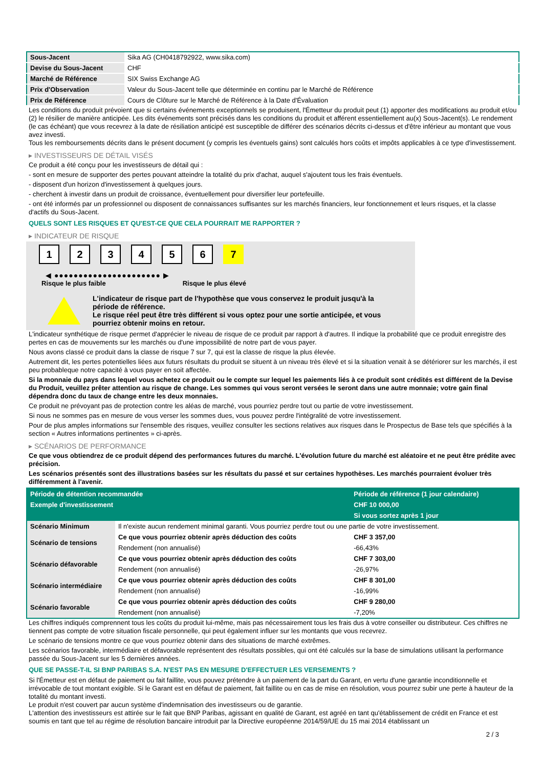| Sous-Jacent | Sika AG (CH0418792922, www.sika.com) |
| Devise du Sous-Jacent | CHF |
| Marché de Référence | SIX Swiss Exchange AG |
| Prix d'Observation | Valeur du Sous-Jacent telle que déterminée en continu par le Marché de Référence |
| Prix de Référence | Cours de Clôture sur le Marché de Référence à la Date d'Évaluation |
Les conditions du produit prévoient que si certains événements exceptionnels se produisent, l'Émetteur du produit peut (1) apporter des modifications au produit et/ou (2) le résilier de manière anticipée. Les dits événements sont précisés dans les conditions du produit et afférent essentiellement au(x) Sous-Jacent(s). Le rendement (le cas échéant) que vous recevrez à la date de résiliation anticipé est susceptible de différer des scénarios décrits ci-dessus et d'être inférieur au montant que vous avez investi.
Tous les remboursements décrits dans le présent document (y compris les éventuels gains) sont calculés hors coûts et impôts applicables à ce type d'investissement.
▸ INVESTISSEURS DE DÉTAIL VISÉS
Ce produit a été conçu pour les investisseurs de détail qui :
- sont en mesure de supporter des pertes pouvant atteindre la totalité du prix d'achat, auquel s'ajoutent tous les frais éventuels.
- disposent d'un horizon d'investissement à quelques jours.
- cherchent à investir dans un produit de croissance, éventuellement pour diversifier leur portefeuille.
- ont été informés par un professionnel ou disposent de connaissances suffisantes sur les marchés financiers, leur fonctionnement et leurs risques, et la classe d'actifs du Sous-Jacent.
QUELS SONT LES RISQUES ET QU'EST-CE QUE CELA POURRAIT ME RAPPORTER ?
▸ INDICATEUR DE RISQUE
1 2 3 4 5 6 7
◀ ●●●●●●●●●●●●●●●●●●●●●● ▶
Risque le plus faible Risque le plus élevé
L'indicateur de risque part de l'hypothèse que vous conservez le produit jusqu'à la période de référence.
Le risque réel peut être très différent si vous optez pour une sortie anticipée, et vous pourriez obtenir moins en retour.
L'indicateur synthétique de risque permet d'apprécier le niveau de risque de ce produit par rapport à d'autres. Il indique la probabilité que ce produit enregistre des pertes en cas de mouvements sur les marchés ou d'une impossibilité de notre part de vous payer.
Nous avons classé ce produit dans la classe de risque 7 sur 7, qui est la classe de risque la plus élevée.
Autrement dit, les pertes potentielles liées aux futurs résultats du produit se situent à un niveau très élevé et si la situation venait à se détériorer sur les marchés, il est peu probableque notre capacité à vous payer en soit affectée.
Si la monnaie du pays dans lequel vous achetez ce produit ou le compte sur lequel les paiements liés à ce produit sont crédités est différent de la Devise du Produit, veuillez prêter attention au risque de change. Les sommes qui vous seront versées le seront dans une autre monnaie; votre gain final dépendra donc du taux de change entre les deux monnaies.
Ce produit ne prévoyant pas de protection contre les aléas de marché, vous pourriez perdre tout ou partie de votre investissement.
Si nous ne sommes pas en mesure de vous verser les sommes dues, vous pouvez perdre l'intégralité de votre investissement.
Pour de plus amples informations sur l'ensemble des risques, veuillez consulter les sections relatives aux risques dans le Prospectus de Base tels que spécifiés à la section « Autres informations pertinentes » ci-après.
▸ SCÉNARIOS DE PERFORMANCE
Ce que vous obtiendrez de ce produit dépend des performances futures du marché. L'évolution future du marché est aléatoire et ne peut être prédite avec précision.
Les scénarios présentés sont des illustrations basées sur les résultats du passé et sur certaines hypothèses. Les marchés pourraient évoluer très différemment à l'avenir.
| Période de détention recommandée | | Période de référence (1 jour calendaire) |
| --- | --- | --- |
| Exemple d'investissement | | CHF 10 000,00 |
| | | Si vous sortez après 1 jour |
| Scénario Minimum | Il n'existe aucun rendement minimal garanti. Vous pourriez perdre tout ou une partie de votre investissement. | |
| Scénario de tensions | Ce que vous pourriez obtenir après déduction des coûts | CHF 3 357,00 |
| | Rendement (non annualisé) | -66,43% |
| Scénario défavorable | Ce que vous pourriez obtenir après déduction des coûts | CHF 7 303,00 |
| | Rendement (non annualisé) | -26,97% |
| Scénario intermédiaire | Ce que vous pourriez obtenir après déduction des coûts | CHF 8 301,00 |
| | Rendement (non annualisé) | -16,99% |
| Scénario favorable | Ce que vous pourriez obtenir après déduction des coûts | CHF 9 280,00 |
| | Rendement (non annualisé) | -7,20% |
Les chiffres indiqués comprennent tous les coûts du produit lui-même, mais pas nécessairement tous les frais dus à votre conseiller ou distributeur. Ces chiffres ne tiennent pas compte de votre situation fiscale personnelle, qui peut également influer sur les montants que vous recevrez.
Le scénario de tensions montre ce que vous pourriez obtenir dans des situations de marché extrêmes.
Les scénarios favorable, intermédiaire et défavorable représentent des résultats possibles, qui ont été calculés sur la base de simulations utilisant la performance passée du Sous-Jacent sur les 5 dernières années.
QUE SE PASSE-T-IL SI BNP PARIBAS S.A. N'EST PAS EN MESURE D'EFFECTUER LES VERSEMENTS ?
Si l'Émetteur est en défaut de paiement ou fait faillite, vous pouvez prétendre à un paiement de la part du Garant, en vertu d'une garantie inconditionnelle et irrévocable de tout montant exigible. Si le Garant est en défaut de paiement, fait faillite ou en cas de mise en résolution, vous pourrez subir une perte à hauteur de la totalité du montant investi.
Le produit n'est couvert par aucun système d'indemnisation des investisseurs ou de garantie.
L'attention des investisseurs est attirée sur le fait que BNP Paribas, agissant en qualité de Garant, est agréé en tant qu'établissement de crédit en France et est soumis en tant que tel au régime de résolution bancaire introduit par la Directive européenne 2014/59/UE du 15 mai 2014 établissant un
2 / 3